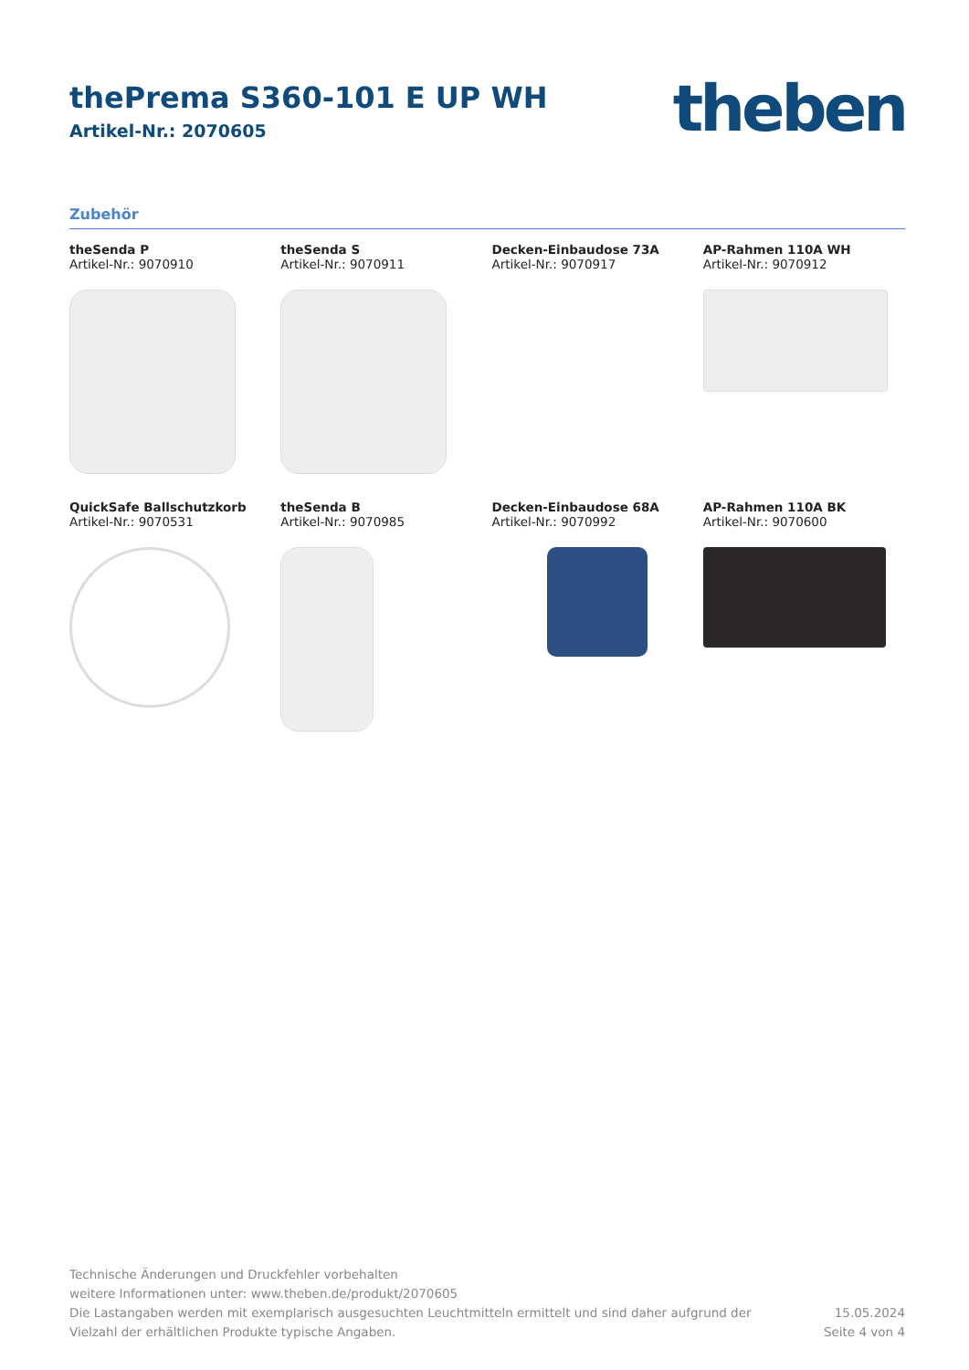thePrema S360-101 E UP WH
Artikel-Nr.: 2070605
theben
Zubehör
theSenda P
Artikel-Nr.: 9070910
theSenda S
Artikel-Nr.: 9070911
Decken-Einbaudose 73A
Artikel-Nr.: 9070917
AP-Rahmen 110A WH
Artikel-Nr.: 9070912
QuickSafe Ballschutzkorb
Artikel-Nr.: 9070531
theSenda B
Artikel-Nr.: 9070985
Decken-Einbaudose 68A
Artikel-Nr.: 9070992
AP-Rahmen 110A BK
Artikel-Nr.: 9070600
Technische Änderungen und Druckfehler vorbehalten
weitere Informationen unter: www.theben.de/produkt/2070605
Die Lastangaben werden mit exemplarisch ausgesuchten Leuchtmitteln ermittelt und sind daher aufgrund der
Vielzahl der erhältlichen Produkte typische Angaben.
15.05.2024
Seite 4 von 4